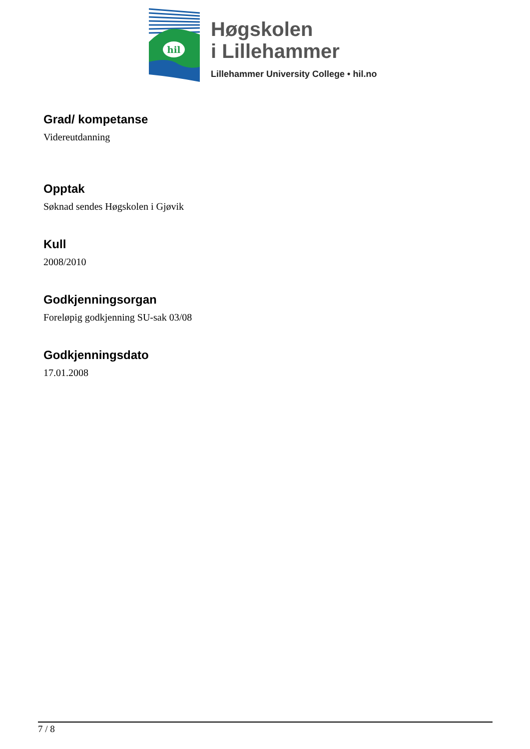hil
Høgskolen
i Lillehammer
Lillehammer University College • hil.no
Grad/ kompetanse
Videreutdanning
Opptak
Søknad sendes Høgskolen i Gjøvik
Kull
2008/2010
Godkjenningsorgan
Foreløpig godkjenning SU-sak 03/08
Godkjenningsdato
17.01.2008
7 / 8